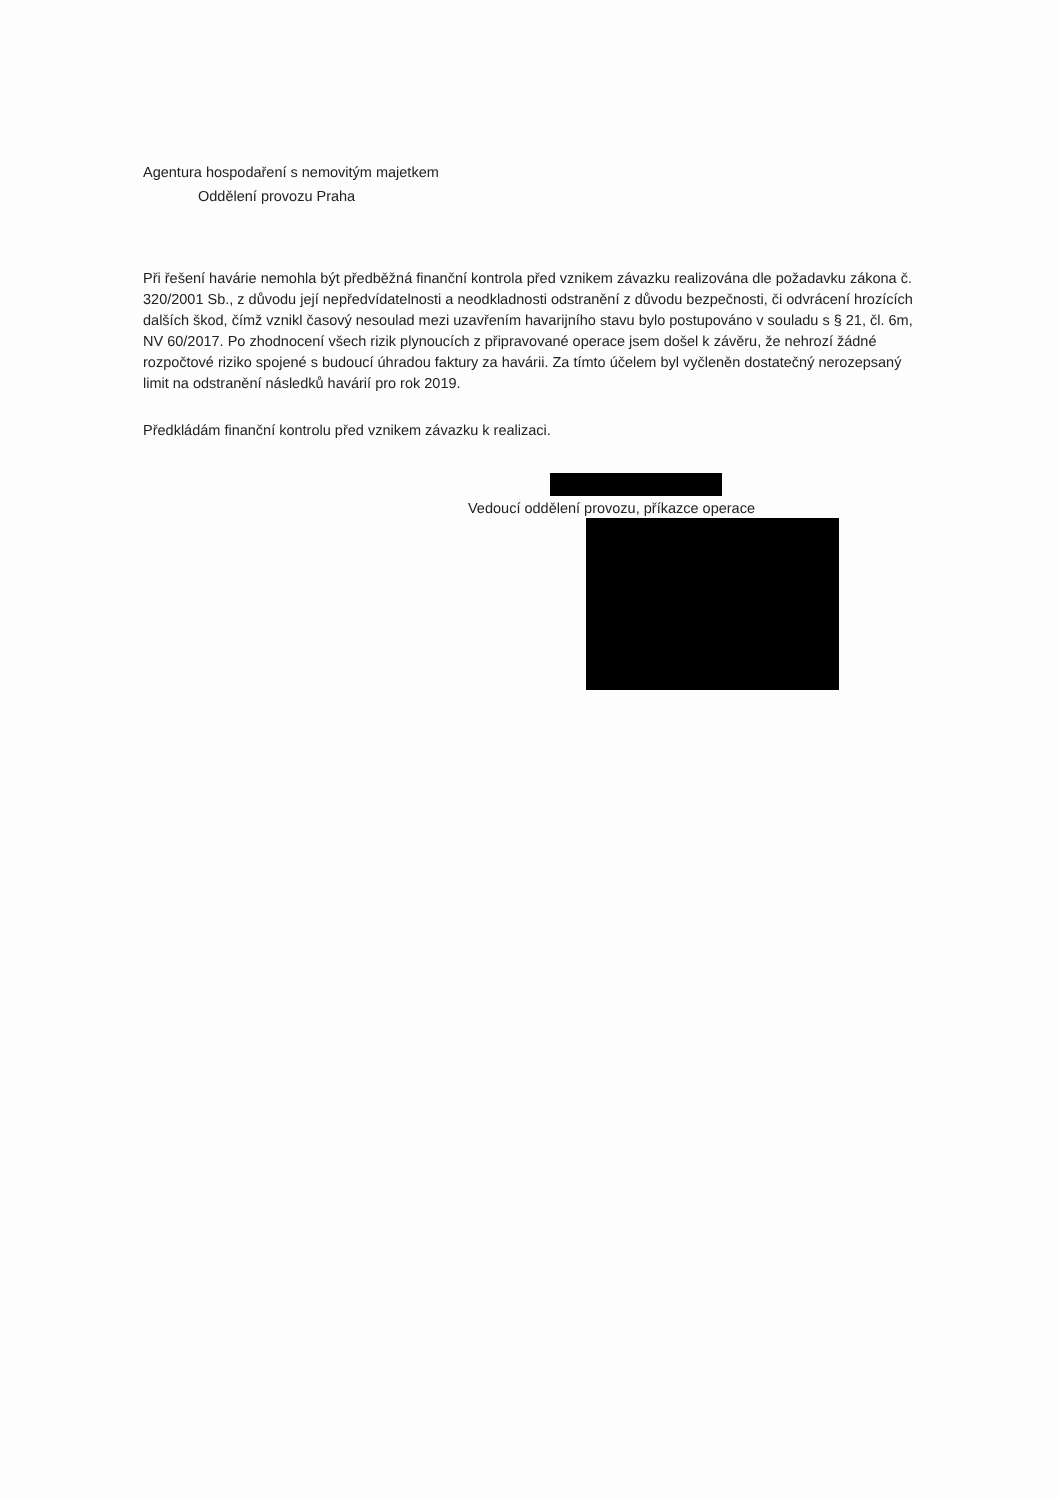Agentura hospodaření s nemovitým majetkem
Oddělení provozu Praha
Při řešení havárie nemohla být předběžná finanční kontrola před vznikem závazku realizována dle požadavku zákona č. 320/2001 Sb., z důvodu její nepředvídatelnosti a neodkladnosti odstranění z důvodu bezpečnosti, či odvrácení hrozících dalších škod, čímž vznikl časový nesoulad mezi uzavřením havarijního stavu bylo postupováno v souladu s § 21, čl. 6m, NV 60/2017. Po zhodnocení všech rizik plynoucích z připravované operace jsem došel k závěru, že nehrozí žádné rozpočtové riziko spojené s budoucí úhradou faktury za havárii. Za tímto účelem byl vyčleněn dostatečný nerozepsaný limit na odstranění následků havárií pro rok 2019.
Předkládám finanční kontrolu před vznikem závazku k realizaci.
Vedoucí oddělení provozu, příkazce operace